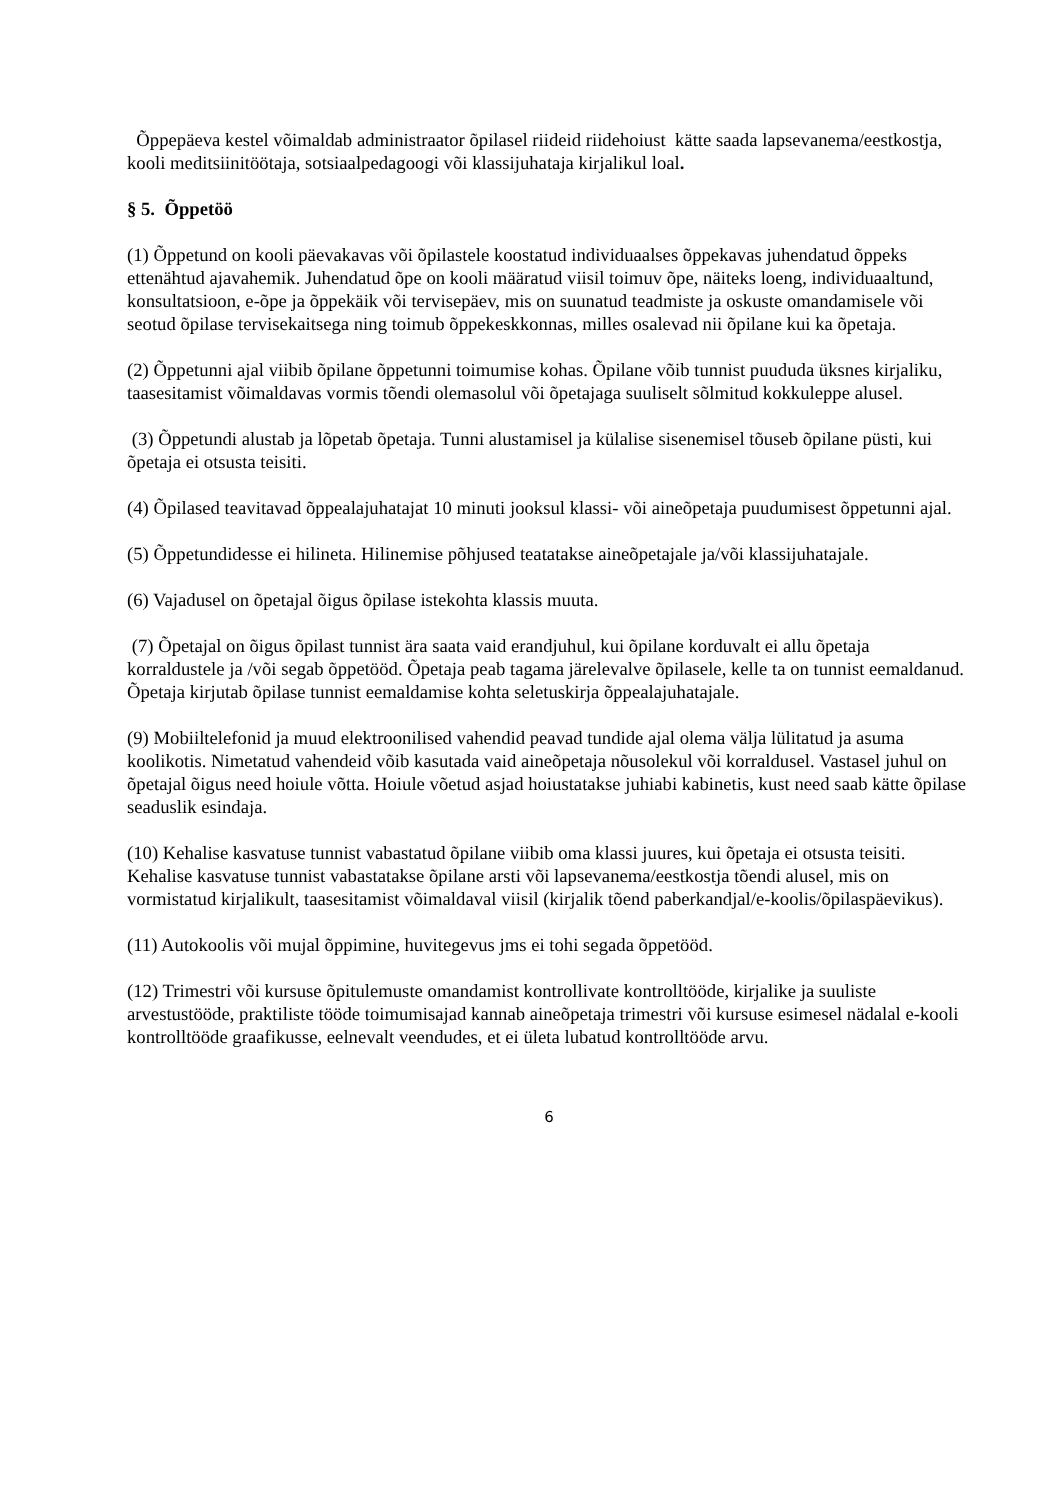Õppepäeva kestel võimaldab administraator õpilasel riideid riidehoiust kätte saada lapsevanema/eestkostja, kooli meditsiinitöötaja, sotsiaalpedagoogi või klassijuhataja kirjalikul loal.
§ 5. Õppetöö
(1) Õppetund on kooli päevakavas või õpilastele koostatud individuaalses õppekavas juhendatud õppeks ettenähtud ajavahemik. Juhendatud õpe on kooli määratud viisil toimuv õpe, näiteks loeng, individuaaltund, konsultatsioon, e-õpe ja õppekäik või tervisepäev, mis on suunatud teadmiste ja oskuste omandamisele või seotud õpilase tervisekaitsega ning toimub õppekeskkonnas, milles osalevad nii õpilane kui ka õpetaja.
(2) Õppetunni ajal viibib õpilane õppetunni toimumise kohas. Õpilane võib tunnist puududa üksnes kirjaliku, taasesitamist võimaldavas vormis tõendi olemasolul või õpetajaga suuliselt sõlmitud kokkuleppe alusel.
(3) Õppetundi alustab ja lõpetab õpetaja. Tunni alustamisel ja külalise sisenemisel tõuseb õpilane püsti, kui õpetaja ei otsusta teisiti.
(4) Õpilased teavitavad õppealajuhatajat 10 minuti jooksul klassi- või aineõpetaja puudumisest õppetunni ajal.
(5) Õppetundidesse ei hilineta. Hilinemise põhjused teatatakse aineõpetajale ja/või klassijuhatajale.
(6) Vajadusel on õpetajal õigus õpilase istekohta klassis muuta.
(7) Õpetajal on õigus õpilast tunnist ära saata vaid erandjuhul, kui õpilane korduvalt ei allu õpetaja korraldustele ja /või segab õppetööd. Õpetaja peab tagama järelevalve õpilasele, kelle ta on tunnist eemaldanud. Õpetaja kirjutab õpilase tunnist eemaldamise kohta seletuskirja õppealajuhatajale.
(9) Mobiiltelefonid ja muud elektroonilised vahendid peavad tundide ajal olema välja lülitatud ja asuma koolikotis. Nimetatud vahendeid võib kasutada vaid aineõpetaja nõusolekul või korraldusel. Vastasel juhul on õpetajal õigus need hoiule võtta. Hoiule võetud asjad hoiustatakse juhiabi kabinetis, kust need saab kätte õpilase seaduslik esindaja.
(10) Kehalise kasvatuse tunnist vabastatud õpilane viibib oma klassi juures, kui õpetaja ei otsusta teisiti. Kehalise kasvatuse tunnist vabastatakse õpilane arsti või lapsevanema/eestkostja tõendi alusel, mis on vormistatud kirjalikult, taasesitamist võimaldaval viisil (kirjalik tõend paberkandjal/e-koolis/õpilaspäevikus).
(11) Autokoolis või mujal õppimine, huvitegevus jms ei tohi segada õppetööd.
(12) Trimestri või kursuse õpitulemuste omandamist kontrollivate kontrolltööde, kirjalike ja suuliste arvestustööde, praktiliste tööde toimumisajad kannab aineõpetaja trimestri või kursuse esimesel nädalal e-kooli kontrolltööde graafikusse, eelnevalt veendudes, et ei ületa lubatud kontrolltööde arvu.
6